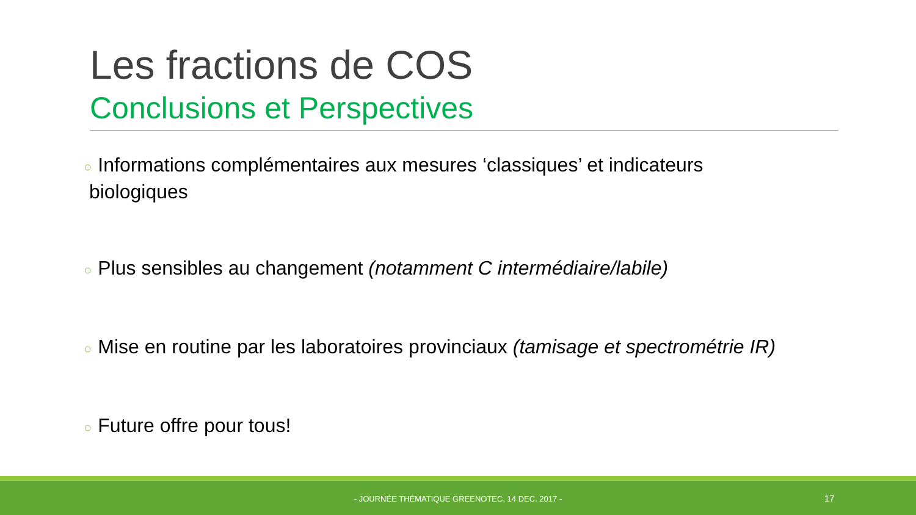Les fractions de COS
Conclusions et Perspectives
○ Informations complémentaires aux mesures ‘classiques’ et indicateurs
biologiques
○ Plus sensibles au changement (notamment C intermédiaire/labile)
○ Mise en routine par les laboratoires provinciaux (tamisage et spectrométrie IR)
○ Future offre pour tous!
- JOURNÉE THÉMATIQUE GREENOTEC, 14 DEC. 2017 - 17